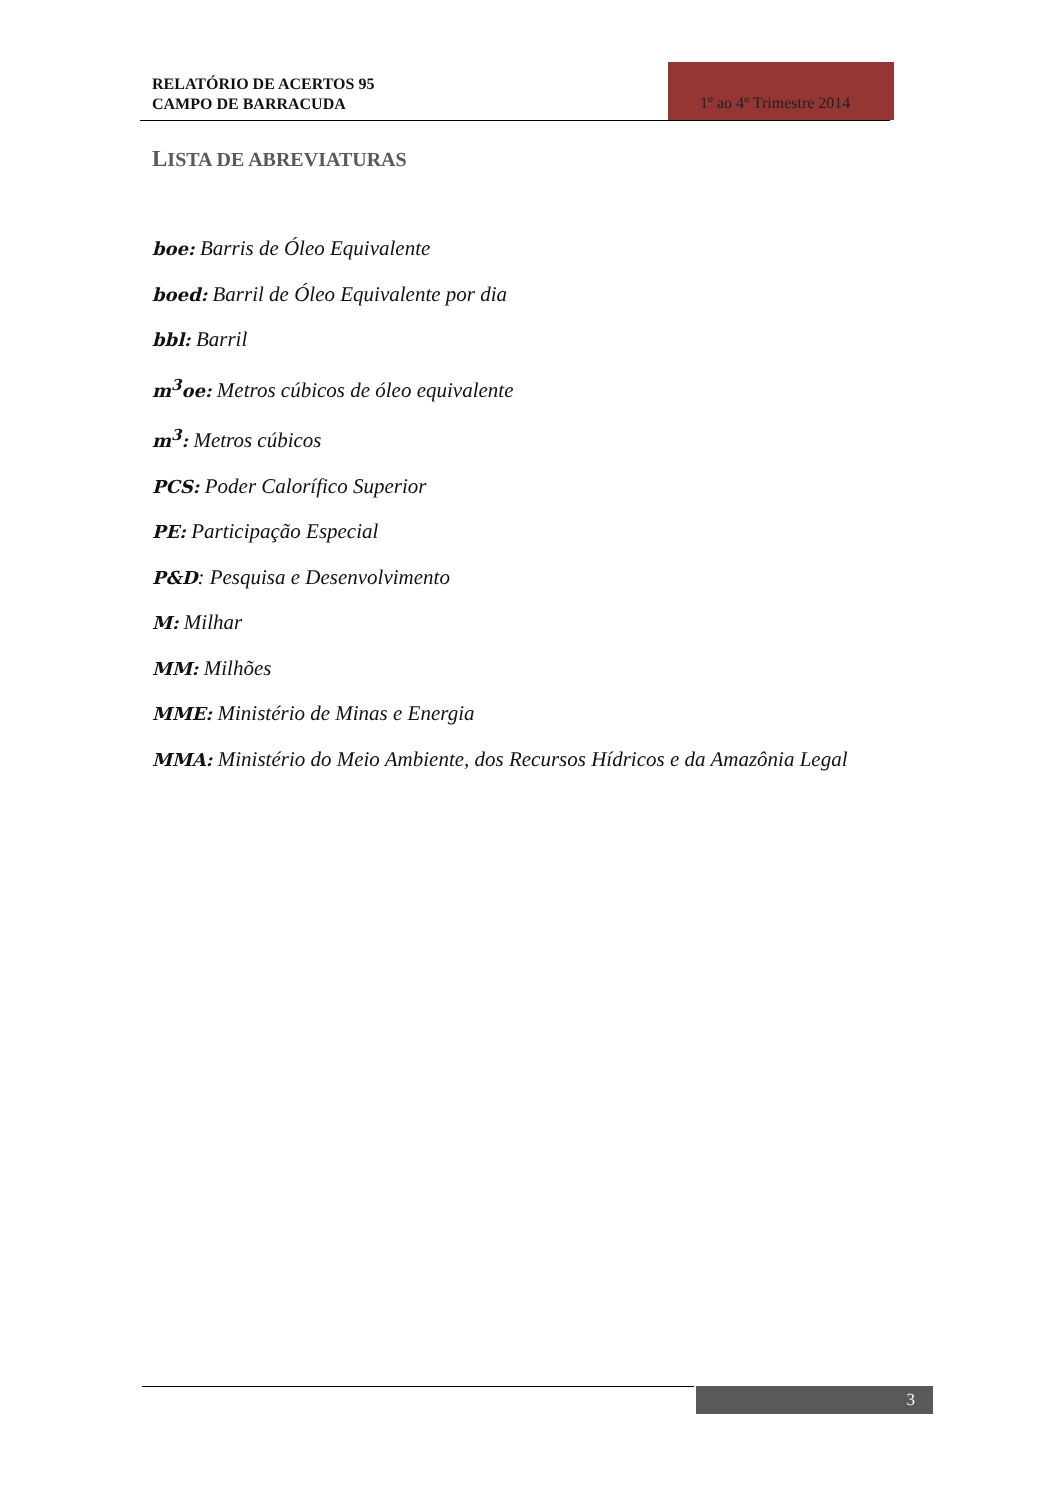RELATÓRIO DE ACERTOS 95
CAMPO DE BARRACUDA
1º ao 4º Trimestre 2014
LISTA DE ABREVIATURAS
boe: Barris de Óleo Equivalente
boed: Barril de Óleo Equivalente por dia
bbl: Barril
m<sup>3</sup>oe: Metros cúbicos de óleo equivalente
m<sup>3</sup>: Metros cúbicos
PCS: Poder Calorífico Superior
PE: Participação Especial
P&D: Pesquisa e Desenvolvimento
M: Milhar
MM: Milhões
MME: Ministério de Minas e Energia
MMA: Ministério do Meio Ambiente, dos Recursos Hídricos e da Amazônia Legal
3